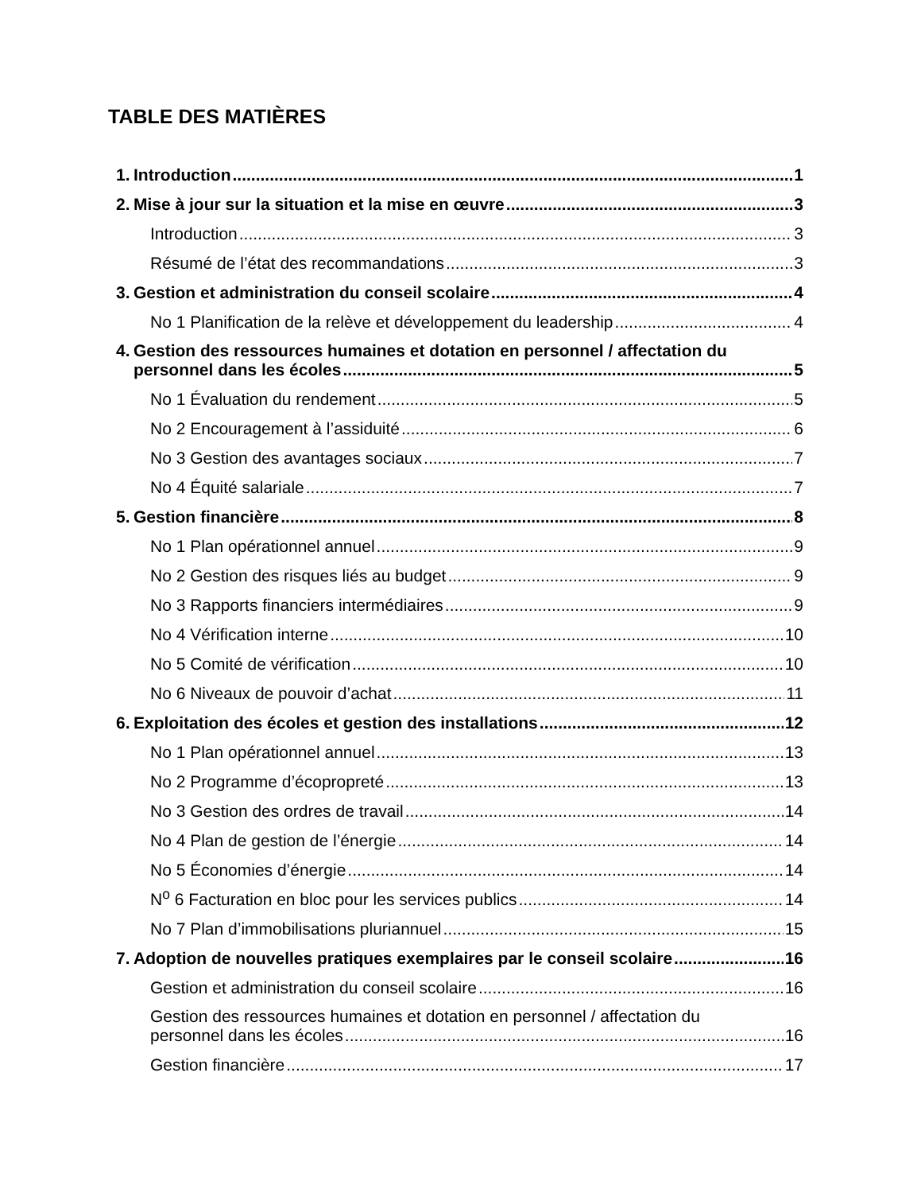TABLE DES MATIÈRES
1. Introduction 1
2. Mise à jour sur la situation et la mise en œuvre 3
Introduction 3
Résumé de l’état des recommandations 3
3. Gestion et administration du conseil scolaire 4
No 1 Planification de la relève et développement du leadership 4
4. Gestion des ressources humaines et dotation en personnel / affectation du
personnel dans les écoles 5
No 1 Évaluation du rendement 5
No 2 Encouragement à l’assiduité 6
No 3 Gestion des avantages sociaux 7
No 4 Équité salariale 7
5. Gestion financière 8
No 1 Plan opérationnel annuel 9
No 2 Gestion des risques liés au budget 9
No 3 Rapports financiers intermédiaires 9
No 4 Vérification interne 10
No 5 Comité de vérification 10
No 6 Niveaux de pouvoir d’achat 11
6. Exploitation des écoles et gestion des installations 12
No 1 Plan opérationnel annuel 13
No 2 Programme d’écopropreté 13
No 3 Gestion des ordres de travail 14
No 4 Plan de gestion de l’énergie 14
No 5 Économies d’énergie 14
N<sup>o</sup> 6 Facturation en bloc pour les services publics 14
No 7 Plan d’immobilisations pluriannuel 15
7. Adoption de nouvelles pratiques exemplaires par le conseil scolaire 16
Gestion et administration du conseil scolaire 16
Gestion des ressources humaines et dotation en personnel / affectation du
personnel dans les écoles 16
Gestion financière 17